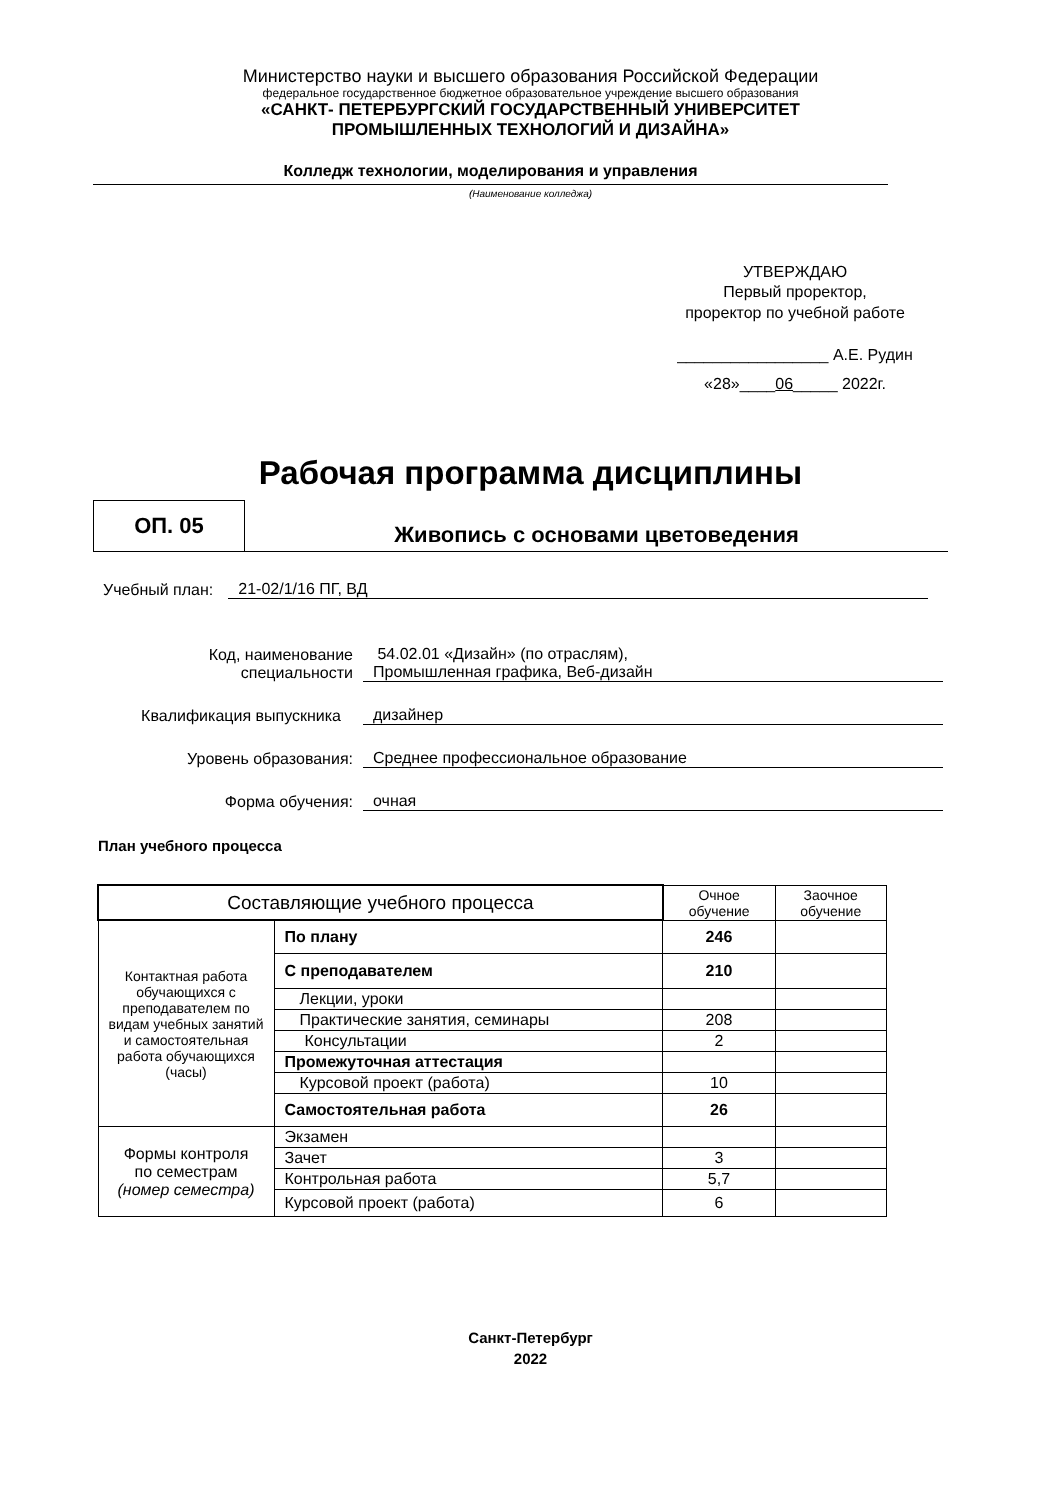Министерство науки и высшего образования Российской Федерации
федеральное государственное бюджетное образовательное учреждение высшего образования
«САНКТ- ПЕТЕРБУРГСКИЙ ГОСУДАРСТВЕННЫЙ УНИВЕРСИТЕТ
ПРОМЫШЛЕННЫХ ТЕХНОЛОГИЙ И ДИЗАЙНА»
Колледж технологии, моделирования и управления
(Наименование колледжа)
УТВЕРЖДАЮ
Первый проректор,
проректор по учебной работе
_________________ А.Е. Рудин
«28»____06_____ 2022г.
Рабочая программа дисциплины
ОП. 05
Живопись с основами цветоведения
Учебный план:
21-02/1/16 ПГ, ВД
Код, наименование
специальности
54.02.01 «Дизайн» (по отраслям),
Промышленная графика, Веб-дизайн
Квалификация выпускника
дизайнер
Уровень образования:
Среднее профессиональное образование
Форма обучения:
очная
План учебного процесса
| Составляющие учебного процесса | | Очное обучение | Заочное обучение |
| --- | --- | --- | --- |
| Контактная работа обучающихся с преподавателем по видам учебных занятий и самостоятельная работа обучающихся (часы) | По плану | 246 | |
| | С преподавателем | 210 | |
| | Лекции, уроки | | |
| | Практические занятия, семинары | 208 | |
| | Консультации | 2 | |
| | Промежуточная аттестация | | |
| | Курсовой проект (работа) | 10 | |
| | Самостоятельная работа | 26 | |
| Формы контроля по семестрам (номер семестра) | Экзамен | | |
| | Зачет | 3 | |
| | Контрольная работа | 5,7 | |
| | Курсовой проект (работа) | 6 | |
Санкт-Петербург
2022